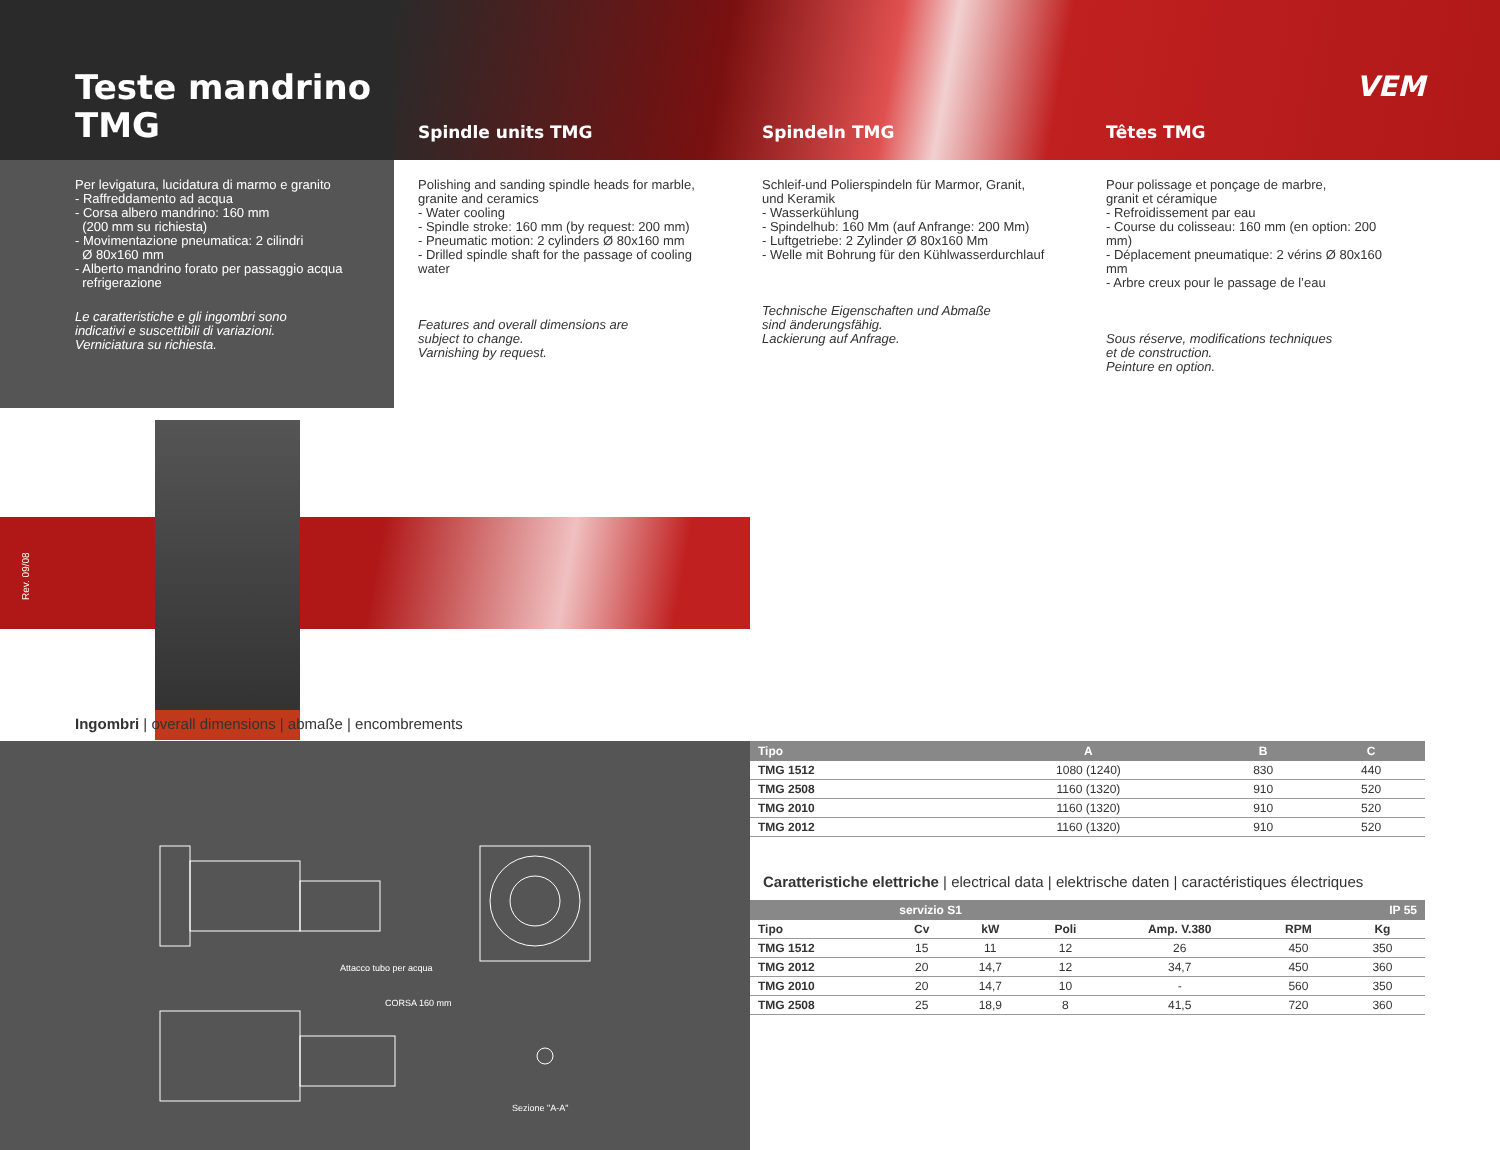Teste mandrino
TMG
Spindle units TMG
Spindeln TMG
Têtes TMG
VEM
Per levigatura, lucidatura di marmo e granito
- Raffreddamento ad acqua
- Corsa albero mandrino: 160 mm
(200 mm su richiesta)
- Movimentazione pneumatica: 2 cilindri
Ø 80x160 mm
- Alberto mandrino forato per passaggio acqua
refrigerazione
Le caratteristiche e gli ingombri sono
indicativi e suscettibili di variazioni.
Verniciatura su richiesta.
Polishing and sanding spindle heads for marble,
granite and ceramics
- Water cooling
- Spindle stroke: 160 mm (by request: 200 mm)
- Pneumatic motion: 2 cylinders Ø 80x160 mm
- Drilled spindle shaft for the passage of cooling water
Features and overall dimensions are
subject to change.
Varnishing by request.
Schleif-und Polierspindeln für Marmor, Granit,
und Keramik
- Wasserkühlung
- Spindelhub: 160 Mm (auf Anfrange: 200 Mm)
- Luftgetriebe: 2 Zylinder Ø 80x160 Mm
- Welle mit Bohrung für den Kühlwasserdurchlauf
Technische Eigenschaften und Abmaße
sind änderungsfähig.
Lackierung auf Anfrage.
Pour polissage et ponçage de marbre,
granit et céramique
- Refroidissement par eau
- Course du colisseau: 160 mm (en option: 200 mm)
- Déplacement pneumatique: 2 vérins Ø 80x160 mm
- Arbre creux pour le passage de l’eau
Sous réserve, modifications techniques
et de construction.
Peinture en option.
Rev. 09/08
Ingombri | overall dimensions | abmaße | encombrements
Attacco tubo per acqua
CORSA 160 mm
Sezione "A-A"
| Tipo | A | B | C |
| --- | --- | --- | --- |
| TMG 1512 | 1080 (1240) | 830 | 440 |
| TMG 2508 | 1160 (1320) | 910 | 520 |
| TMG 2010 | 1160 (1320) | 910 | 520 |
| TMG 2012 | 1160 (1320) | 910 | 520 |
Caratteristiche elettriche | electrical data | elektrische daten | caractéristiques électriques
| | servizio S1 | | | | | IP 55 |
| --- | --- | --- | --- | --- | --- | --- |
| Tipo | Cv | kW | Poli | Amp. V.380 | RPM | Kg |
| TMG 1512 | 15 | 11 | 12 | 26 | 450 | 350 |
| TMG 2012 | 20 | 14,7 | 12 | 34,7 | 450 | 360 |
| TMG 2010 | 20 | 14,7 | 10 | - | 560 | 350 |
| TMG 2508 | 25 | 18,9 | 8 | 41,5 | 720 | 360 |